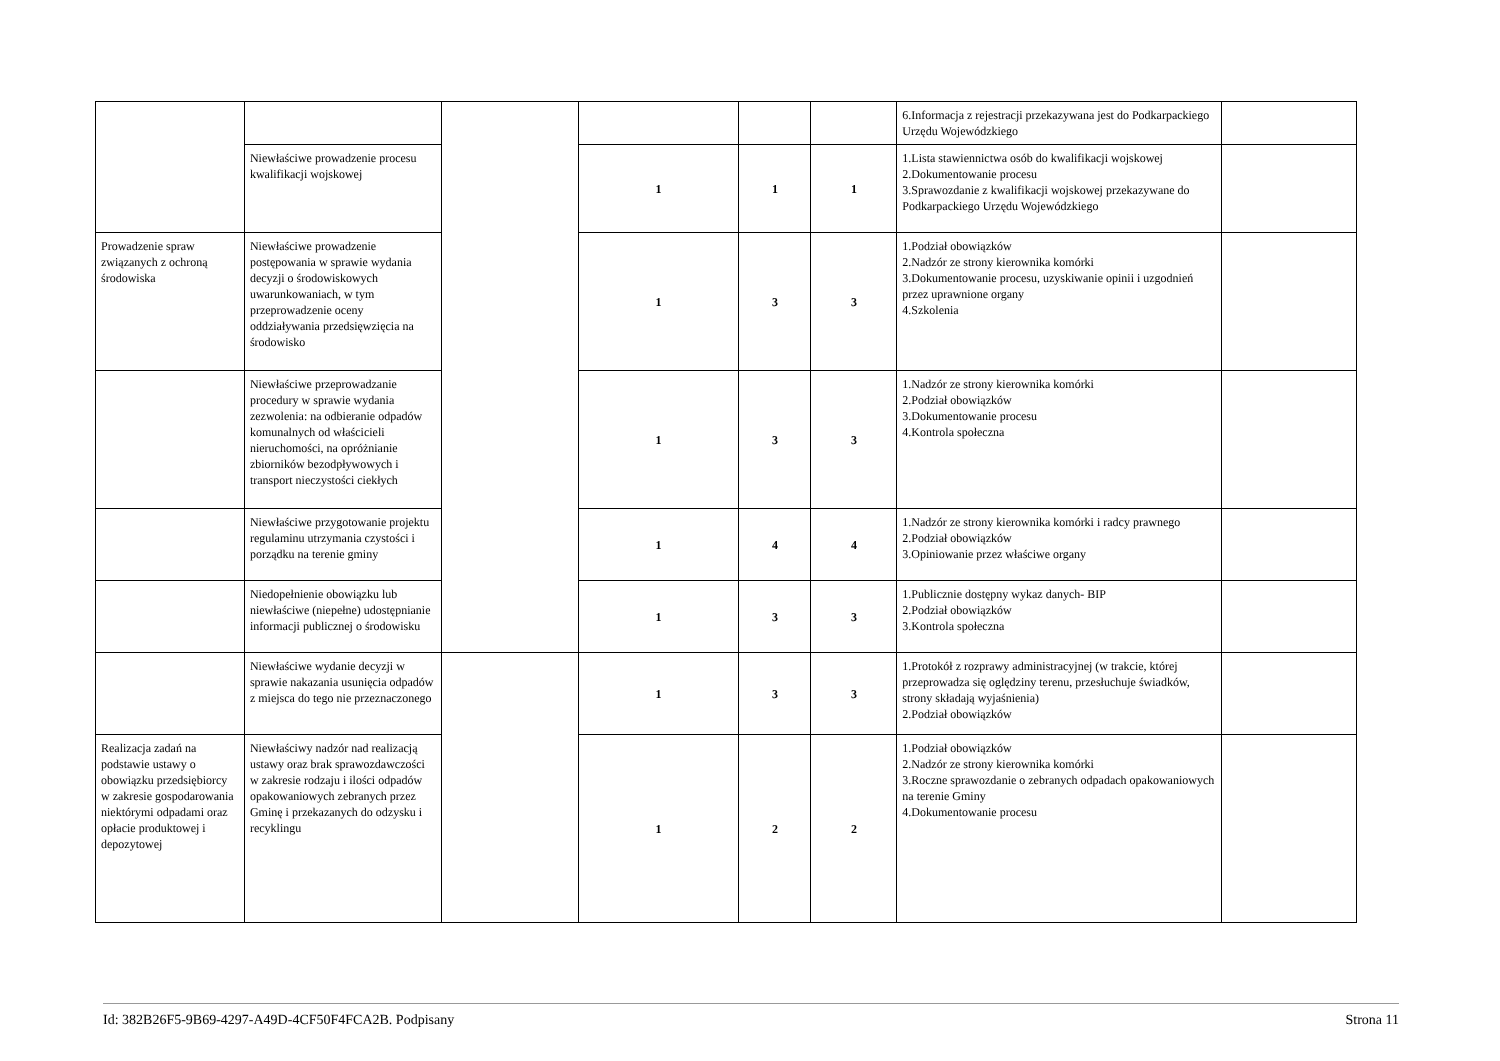| | | | | | | 6.Informacja z rejestracji przekazywana jest do Podkarpackiego Urzędu Wojewódzkiego | |
| | Niewłaściwe prowadzenie procesu kwalifikacji wojskowej | | 1 | 1 | 1 | 1.Lista stawiennictwa osób do kwalifikacji wojskowej 2.Dokumentowanie procesu 3.Sprawozdanie z kwalifikacji wojskowej przekazywane do Podkarpackiego Urzędu Wojewódzkiego | |
| Prowadzenie spraw związanych z ochroną środowiska | Niewłaściwe prowadzenie postępowania w sprawie wydania decyzji o środowiskowych uwarunkowaniach, w tym przeprowadzenie oceny oddziaływania przedsięwzięcia na środowisko | | 1 | 3 | 3 | 1.Podział obowiązków 2.Nadzór ze strony kierownika komórki 3.Dokumentowanie procesu, uzyskiwanie opinii i uzgodnień przez uprawnione organy 4.Szkolenia | |
| | Niewłaściwe przeprowadzanie procedury w sprawie wydania zezwolenia: na odbieranie odpadów komunalnych od właścicieli nieruchomości, na opróżnianie zbiorników bezodpływowych i transport nieczystości ciekłych | | 1 | 3 | 3 | 1.Nadzór ze strony kierownika komórki 2.Podział obowiązków 3.Dokumentowanie procesu 4.Kontrola społeczna | |
| | Niewłaściwe przygotowanie projektu regulaminu utrzymania czystości i porządku na terenie gminy | | 1 | 4 | 4 | 1.Nadzór ze strony kierownika komórki i radcy prawnego 2.Podział obowiązków 3.Opiniowanie przez właściwe organy | |
| | Niedopełnienie obowiązku lub niewłaściwe (niepełne) udostępnianie informacji publicznej o środowisku | | 1 | 3 | 3 | 1.Publicznie dostępny wykaz danych- BIP 2.Podział obowiązków 3.Kontrola społeczna | |
| | Niewłaściwe wydanie decyzji w sprawie nakazania usunięcia odpadów z miejsca do tego nie przeznaczonego | | 1 | 3 | 3 | 1.Protokół z rozprawy administracyjnej (w trakcie, której przeprowadza się oględziny terenu, przesłuchuje świadków, strony składają wyjaśnienia) 2.Podział obowiązków | |
| Realizacja zadań na podstawie ustawy o obowiązku przedsiębiorcy w zakresie gospodarowania niektórymi odpadami oraz opłacie produktowej i depozytowej | Niewłaściwy nadzór nad realizacją ustawy oraz brak sprawozdawczości w zakresie rodzaju i ilości odpadów opakowaniowych zebranych przez Gminę i przekazanych do odzysku i recyklingu | | 1 | 2 | 2 | 1.Podział obowiązków 2.Nadzór ze strony kierownika komórki 3.Roczne sprawozdanie o zebranych odpadach opakowaniowych na terenie Gminy 4.Dokumentowanie procesu | |
Id: 382B26F5-9B69-4297-A49D-4CF50F4FCA2B. Podpisany Strona 11